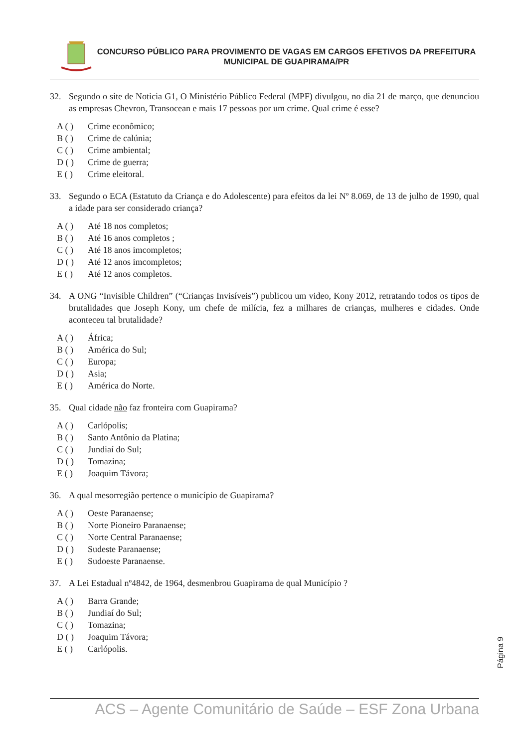CONCURSO PÚBLICO PARA PROVIMENTO DE VAGAS EM CARGOS EFETIVOS DA PREFEITURA MUNICIPAL DE GUAPIRAMA/PR
32. Segundo o site de Noticia G1, O Ministério Público Federal (MPF) divulgou, no dia 21 de março, que denunciou as empresas Chevron, Transocean e mais 17 pessoas por um crime. Qual crime é esse?
A ( ) Crime econômico;
B ( ) Crime de calúnia;
C ( ) Crime ambiental;
D ( ) Crime de guerra;
E ( ) Crime eleitoral.
33. Segundo o ECA (Estatuto da Criança e do Adolescente) para efeitos da lei Nº 8.069, de 13 de julho de 1990, qual a idade para ser considerado criança?
A ( ) Até 18 nos completos;
B ( ) Até 16 anos completos ;
C ( ) Até 18 anos imcompletos;
D ( ) Até 12 anos imcompletos;
E ( ) Até 12 anos completos.
34. A ONG “Invisible Children” (“Crianças Invisíveis”) publicou um video, Kony 2012, retratando todos os tipos de brutalidades que Joseph Kony, um chefe de milícia, fez a milhares de crianças, mulheres e cidades. Onde aconteceu tal brutalidade?
A ( ) África;
B ( ) América do Sul;
C ( ) Europa;
D ( ) Asia;
E ( ) América do Norte.
35. Qual cidade não faz fronteira com Guapirama?
A ( ) Carlópolis;
B ( ) Santo Antônio da Platina;
C ( ) Jundiaí do Sul;
D ( ) Tomazina;
E ( ) Joaquim Távora;
36. A qual mesorregião pertence o município de Guapirama?
A ( ) Oeste Paranaense;
B ( ) Norte Pioneiro Paranaense;
C ( ) Norte Central Paranaense;
D ( ) Sudeste Paranaense;
E ( ) Sudoeste Paranaense.
37. A Lei Estadual nº4842, de 1964, desmenbrou Guapirama de qual Município ?
A ( ) Barra Grande;
B ( ) Jundiaí do Sul;
C ( ) Tomazina;
D ( ) Joaquim Távora;
E ( ) Carlópolis.
Página 9
ACS – Agente Comunitário de Saúde – ESF Zona Urbana